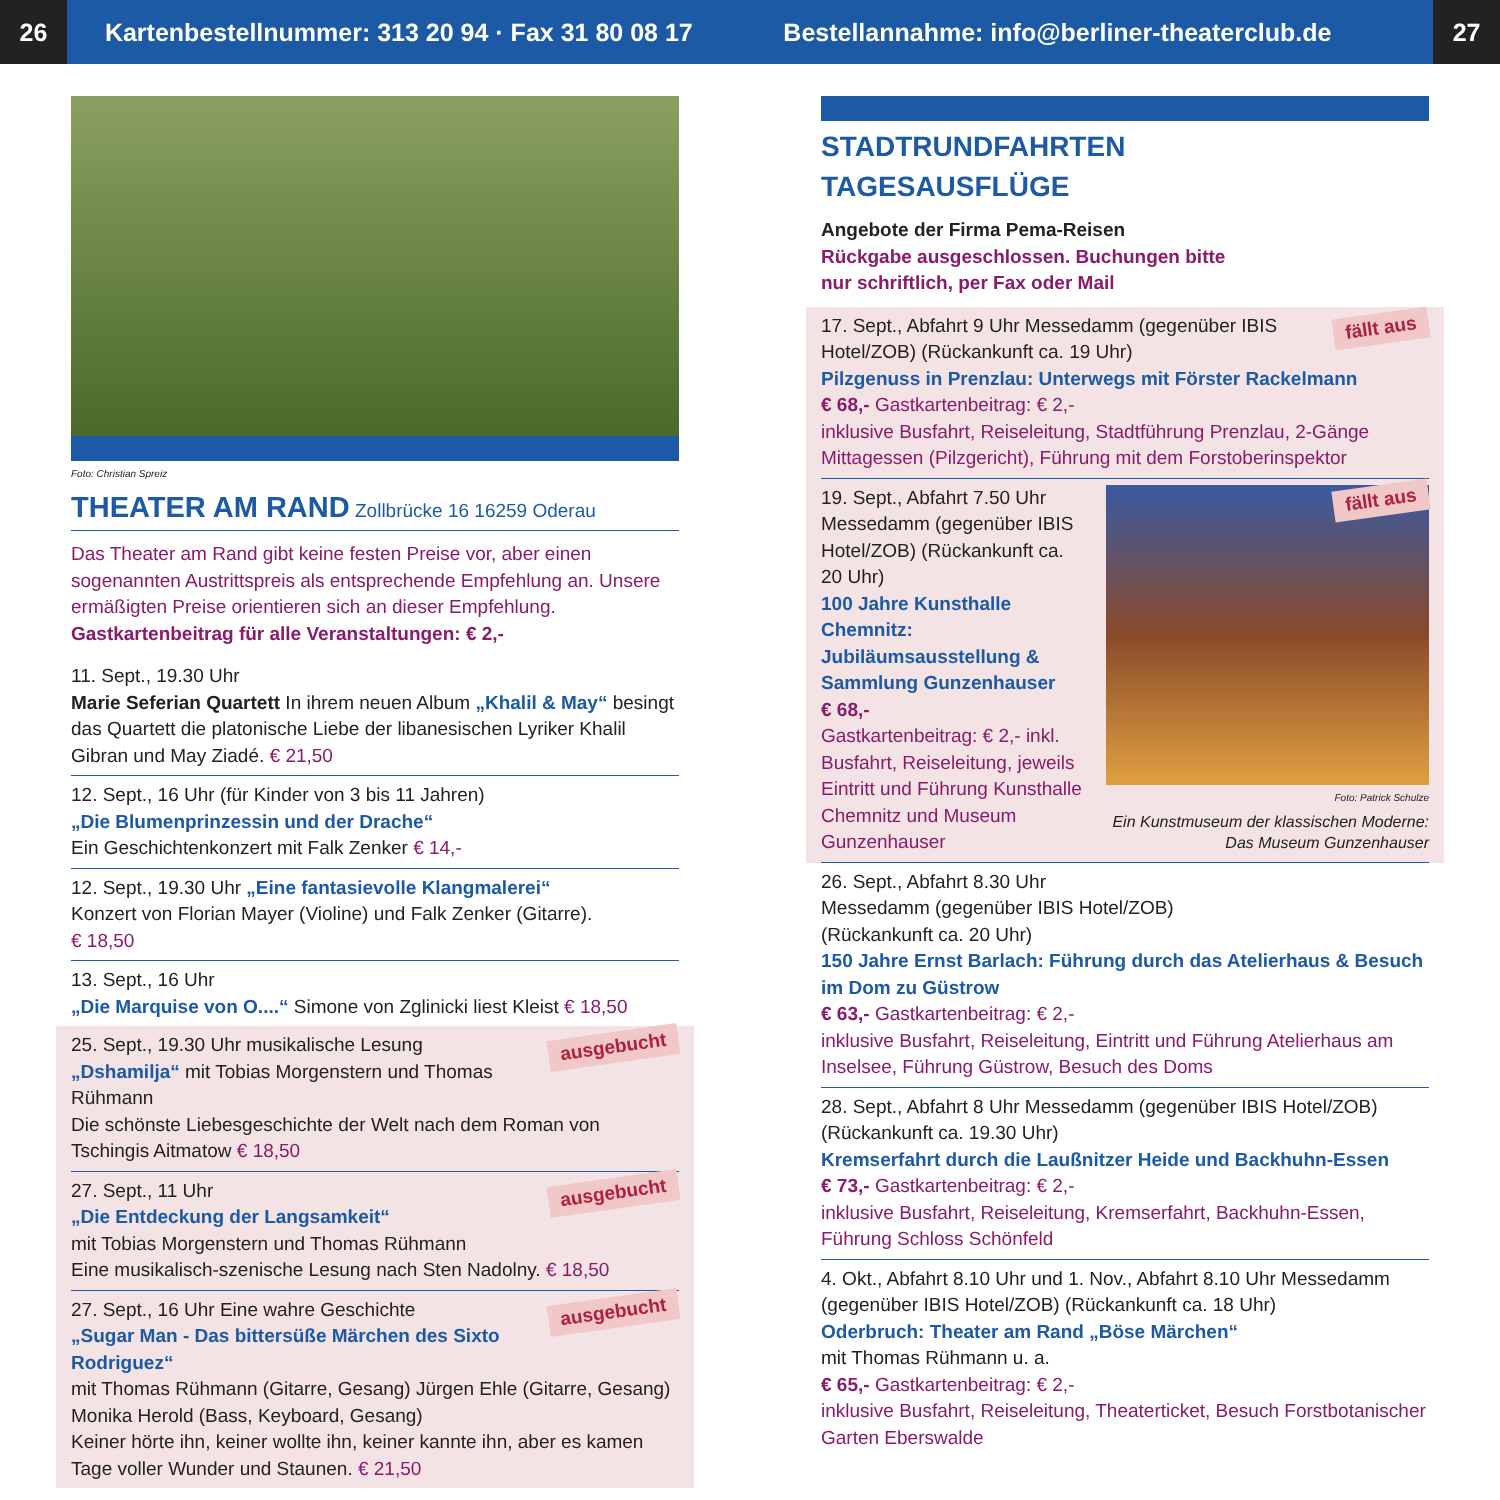26
Kartenbestellnummer: 313 20 94 · Fax 31 80 08 17
Bestellannahme: info@berliner-theaterclub.de
27
Foto: Christian Spreiz
THEATER AM RAND Zollbrücke 16 16259 Oderau
Das Theater am Rand gibt keine festen Preise vor, aber einen sogenannten Austrittspreis als entsprechende Empfehlung an. Unsere ermäßigten Preise orientieren sich an dieser Empfehlung.
Gastkartenbeitrag für alle Veranstaltungen: € 2,-
11. Sept., 19.30 Uhr
Marie Seferian Quartett In ihrem neuen Album „Khalil & May“ besingt das Quartett die platonische Liebe der libanesischen Lyriker Khalil Gibran und May Ziadé. € 21,50
12. Sept., 16 Uhr (für Kinder von 3 bis 11 Jahren)
„Die Blumenprinzessin und der Drache“
Ein Geschichtenkonzert mit Falk Zenker € 14,-
12. Sept., 19.30 Uhr „Eine fantasievolle Klangmalerei“
Konzert von Florian Mayer (Violine) und Falk Zenker (Gitarre).
€ 18,50
13. Sept., 16 Uhr
„Die Marquise von O....“ Simone von Zglinicki liest Kleist € 18,50
ausgebucht 25. Sept., 19.30 Uhr musikalische Lesung
„Dshamilja“ mit Tobias Morgenstern und Thomas Rühmann
Die schönste Liebesgeschichte der Welt nach dem Roman von Tschingis Aitmatow € 18,50
ausgebucht 27. Sept., 11 Uhr
„Die Entdeckung der Langsamkeit“
mit Tobias Morgenstern und Thomas Rühmann
Eine musikalisch-szenische Lesung nach Sten Nadolny. € 18,50
ausgebucht 27. Sept., 16 Uhr Eine wahre Geschichte
„Sugar Man - Das bittersüße Märchen des Sixto Rodriguez“
mit Thomas Rühmann (Gitarre, Gesang) Jürgen Ehle (Gitarre, Gesang) Monika Herold (Bass, Keyboard, Gesang)
Keiner hörte ihn, keiner wollte ihn, keiner kannte ihn, aber es kamen Tage voller Wunder und Staunen. € 21,50
STADTRUNDFAHRTEN
TAGESAUSFLÜGE
Angebote der Firma Pema-Reisen
Rückgabe ausgeschlossen. Buchungen bitte
nur schriftlich, per Fax oder Mail
fällt aus 17. Sept., Abfahrt 9 Uhr Messedamm (gegenüber IBIS Hotel/ZOB) (Rückankunft ca. 19 Uhr)
Pilzgenuss in Prenzlau: Unterwegs mit Förster Rackelmann
€ 68,- Gastkartenbeitrag: € 2,-
inklusive Busfahrt, Reiseleitung, Stadtführung Prenzlau, 2-Gänge Mittagessen (Pilzgericht), Führung mit dem Forstoberinspektor
19. Sept., Abfahrt 7.50 Uhr Messedamm (gegenüber IBIS Hotel/ZOB) (Rückankunft ca. 20 Uhr)
100 Jahre Kunsthalle Chemnitz: Jubiläumsausstellung & Sammlung Gunzenhauser
€ 68,-
Gastkartenbeitrag: € 2,- inkl. Busfahrt, Reiseleitung, jeweils Eintritt und Führung Kunsthalle Chemnitz und Museum Gunzenhauser
fällt aus
Foto: Patrick Schulze
Ein Kunstmuseum der klassischen Moderne: Das Museum Gunzenhauser
26. Sept., Abfahrt 8.30 Uhr
Messedamm (gegenüber IBIS Hotel/ZOB)
(Rückankunft ca. 20 Uhr)
150 Jahre Ernst Barlach: Führung durch das Atelierhaus & Besuch im Dom zu Güstrow
€ 63,- Gastkartenbeitrag: € 2,-
inklusive Busfahrt, Reiseleitung, Eintritt und Führung Atelierhaus am Inselsee, Führung Güstrow, Besuch des Doms
28. Sept., Abfahrt 8 Uhr Messedamm (gegenüber IBIS Hotel/ZOB) (Rückankunft ca. 19.30 Uhr)
Kremserfahrt durch die Laußnitzer Heide und Backhuhn-Essen
€ 73,- Gastkartenbeitrag: € 2,-
inklusive Busfahrt, Reiseleitung, Kremserfahrt, Backhuhn-Essen, Führung Schloss Schönfeld
4. Okt., Abfahrt 8.10 Uhr und 1. Nov., Abfahrt 8.10 Uhr Messedamm (gegenüber IBIS Hotel/ZOB) (Rückankunft ca. 18 Uhr)
Oderbruch: Theater am Rand „Böse Märchen“
mit Thomas Rühmann u. a.
€ 65,- Gastkartenbeitrag: € 2,-
inklusive Busfahrt, Reiseleitung, Theaterticket, Besuch Forstbotanischer Garten Eberswalde